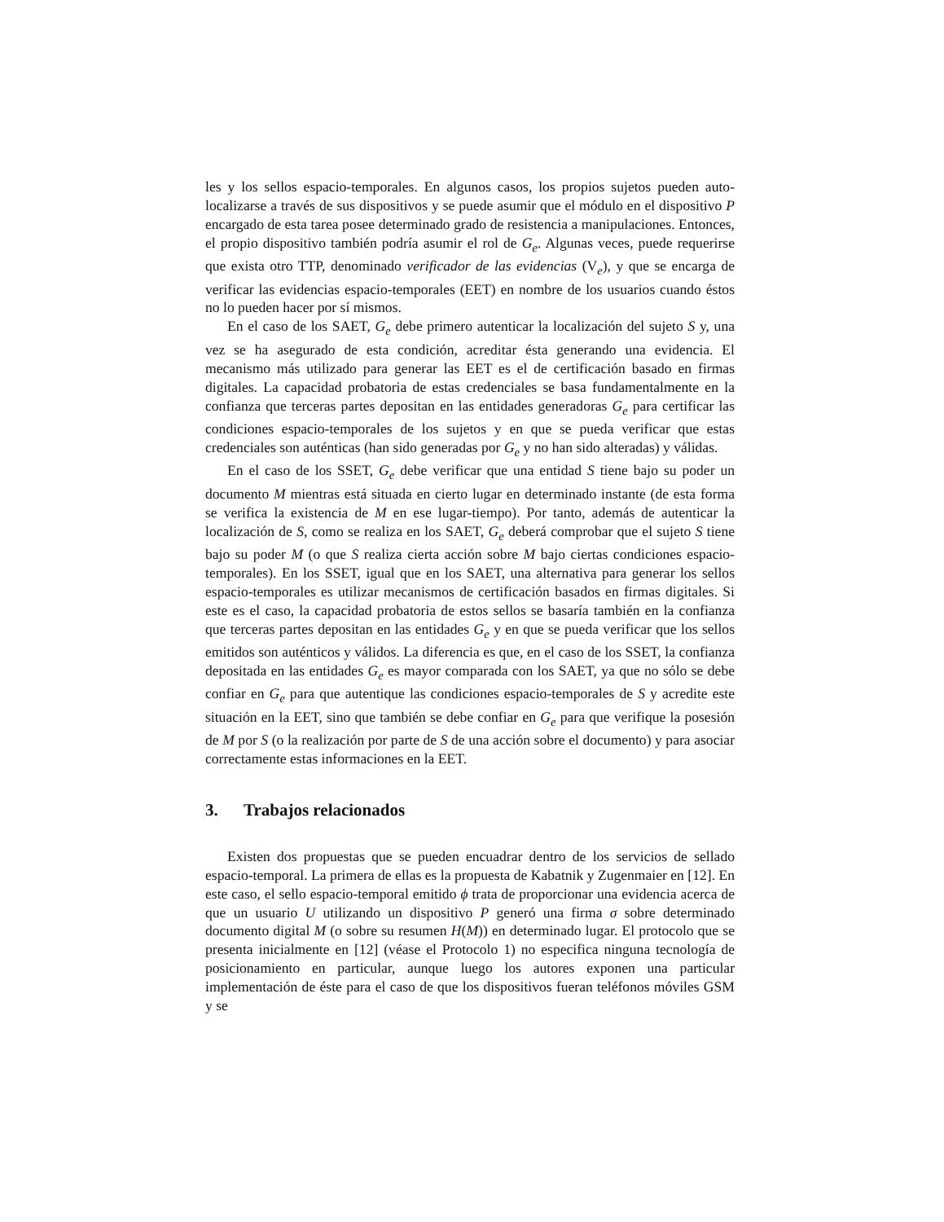les y los sellos espacio-temporales. En algunos casos, los propios sujetos pueden auto-localizarse a través de sus dispositivos y se puede asumir que el módulo en el dispositivo P encargado de esta tarea posee determinado grado de resistencia a manipulaciones. Entonces, el propio dispositivo también podría asumir el rol de G<sub>e</sub>. Algunas veces, puede requerirse que exista otro TTP, denominado verificador de las evidencias (V<sub>e</sub>), y que se encarga de verificar las evidencias espacio-temporales (EET) en nombre de los usuarios cuando éstos no lo pueden hacer por sí mismos.
En el caso de los SAET, G<sub>e</sub> debe primero autenticar la localización del sujeto S y, una vez se ha asegurado de esta condición, acreditar ésta generando una evidencia. El mecanismo más utilizado para generar las EET es el de certificación basado en firmas digitales. La capacidad probatoria de estas credenciales se basa fundamentalmente en la confianza que terceras partes depositan en las entidades generadoras G<sub>e</sub> para certificar las condiciones espacio-temporales de los sujetos y en que se pueda verificar que estas credenciales son auténticas (han sido generadas por G<sub>e</sub> y no han sido alteradas) y válidas.
En el caso de los SSET, G<sub>e</sub> debe verificar que una entidad S tiene bajo su poder un documento M mientras está situada en cierto lugar en determinado instante (de esta forma se verifica la existencia de M en ese lugar-tiempo). Por tanto, además de autenticar la localización de S, como se realiza en los SAET, G<sub>e</sub> deberá comprobar que el sujeto S tiene bajo su poder M (o que S realiza cierta acción sobre M bajo ciertas condiciones espacio-temporales). En los SSET, igual que en los SAET, una alternativa para generar los sellos espacio-temporales es utilizar mecanismos de certificación basados en firmas digitales. Si este es el caso, la capacidad probatoria de estos sellos se basaría también en la confianza que terceras partes depositan en las entidades G<sub>e</sub> y en que se pueda verificar que los sellos emitidos son auténticos y válidos. La diferencia es que, en el caso de los SSET, la confianza depositada en las entidades G<sub>e</sub> es mayor comparada con los SAET, ya que no sólo se debe confiar en G<sub>e</sub> para que autentique las condiciones espacio-temporales de S y acredite este situación en la EET, sino que también se debe confiar en G<sub>e</sub> para que verifique la posesión de M por S (o la realización por parte de S de una acción sobre el documento) y para asociar correctamente estas informaciones en la EET.
3. Trabajos relacionados
Existen dos propuestas que se pueden encuadrar dentro de los servicios de sellado espacio-temporal. La primera de ellas es la propuesta de Kabatnik y Zugenmaier en [12]. En este caso, el sello espacio-temporal emitido ϕ trata de proporcionar una evidencia acerca de que un usuario U utilizando un dispositivo P generó una firma σ sobre determinado documento digital M (o sobre su resumen H(M)) en determinado lugar. El protocolo que se presenta inicialmente en [12] (véase el Protocolo 1) no especifica ninguna tecnología de posicionamiento en particular, aunque luego los autores exponen una particular implementación de éste para el caso de que los dispositivos fueran teléfonos móviles GSM y se